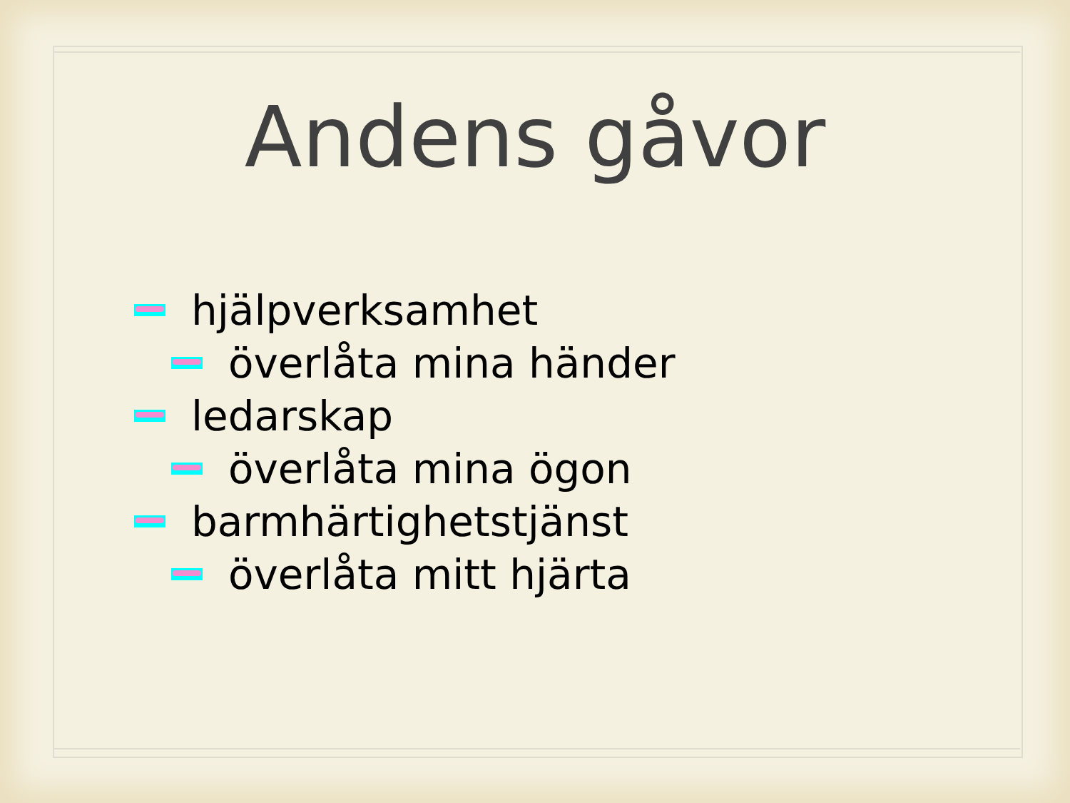Andens gåvor
hjälpverksamhet
överlåta mina händer
ledarskap
överlåta mina ögon
barmhärtighetstjänst
överlåta mitt hjärta